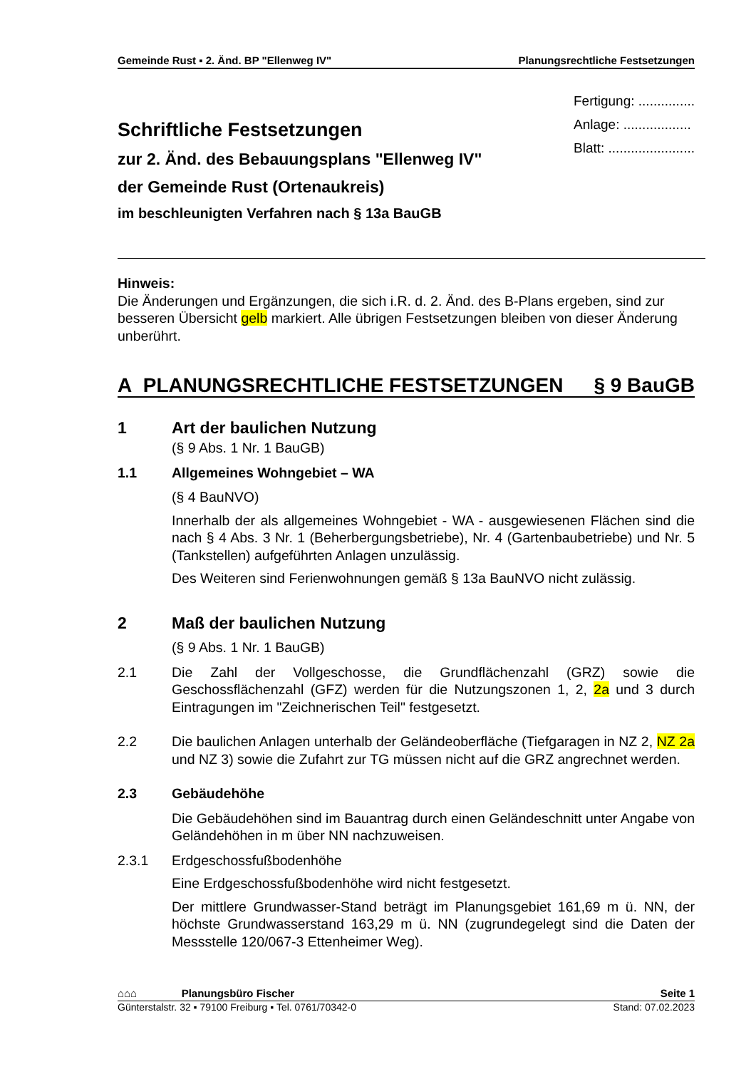Gemeinde Rust ▪ 2. Änd. BP "Ellenweg IV" Planungsrechtliche Festsetzungen
Schriftliche Festsetzungen
zur 2. Änd. des Bebauungsplans "Ellenweg IV"
der Gemeinde Rust (Ortenaukreis)
im beschleunigten Verfahren nach § 13a BauGB
Fertigung: ...............
Anlage: ..................
Blatt: .......................
Hinweis:
Die Änderungen und Ergänzungen, die sich i.R. d. 2. Änd. des B-Plans ergeben, sind zur besseren Übersicht gelb markiert. Alle übrigen Festsetzungen bleiben von dieser Änderung unberührt.
A PLANUNGSRECHTLICHE FESTSETZUNGEN § 9 BauGB
1 Art der baulichen Nutzung
(§ 9 Abs. 1 Nr. 1 BauGB)
1.1 Allgemeines Wohngebiet – WA
(§ 4 BauNVO)
Innerhalb der als allgemeines Wohngebiet - WA - ausgewiesenen Flächen sind die nach § 4 Abs. 3 Nr. 1 (Beherbergungsbetriebe), Nr. 4 (Gartenbaubetriebe) und Nr. 5 (Tankstellen) aufgeführten Anlagen unzulässig.
Des Weiteren sind Ferienwohnungen gemäß § 13a BauNVO nicht zulässig.
2 Maß der baulichen Nutzung
(§ 9 Abs. 1 Nr. 1 BauGB)
2.1 Die Zahl der Vollgeschosse, die Grundflächenzahl (GRZ) sowie die Geschossflächenzahl (GFZ) werden für die Nutzungszonen 1, 2, 2a und 3 durch Eintragungen im "Zeichnerischen Teil" festgesetzt.
2.2 Die baulichen Anlagen unterhalb der Geländeoberfläche (Tiefgaragen in NZ 2, NZ 2a und NZ 3) sowie die Zufahrt zur TG müssen nicht auf die GRZ angrechnet werden.
2.3 Gebäudehöhe
Die Gebäudehöhen sind im Bauantrag durch einen Geländeschnitt unter Angabe von Geländehöhen in m über NN nachzuweisen.
2.3.1 Erdgeschossfußbodenhöhe
Eine Erdgeschossfußbodenhöhe wird nicht festgesetzt.
Der mittlere Grundwasser-Stand beträgt im Planungsgebiet 161,69 m ü. NN, der höchste Grundwasserstand 163,29 m ü. NN (zugrundegelegt sind die Daten der Messstelle 120/067-3 Ettenheimer Weg).
⌂⌂⌂ Planungsbüro Fischer Seite 1
Günterstalstr. 32 ▪ 79100 Freiburg ▪ Tel. 0761/70342-0 Stand: 07.02.2023